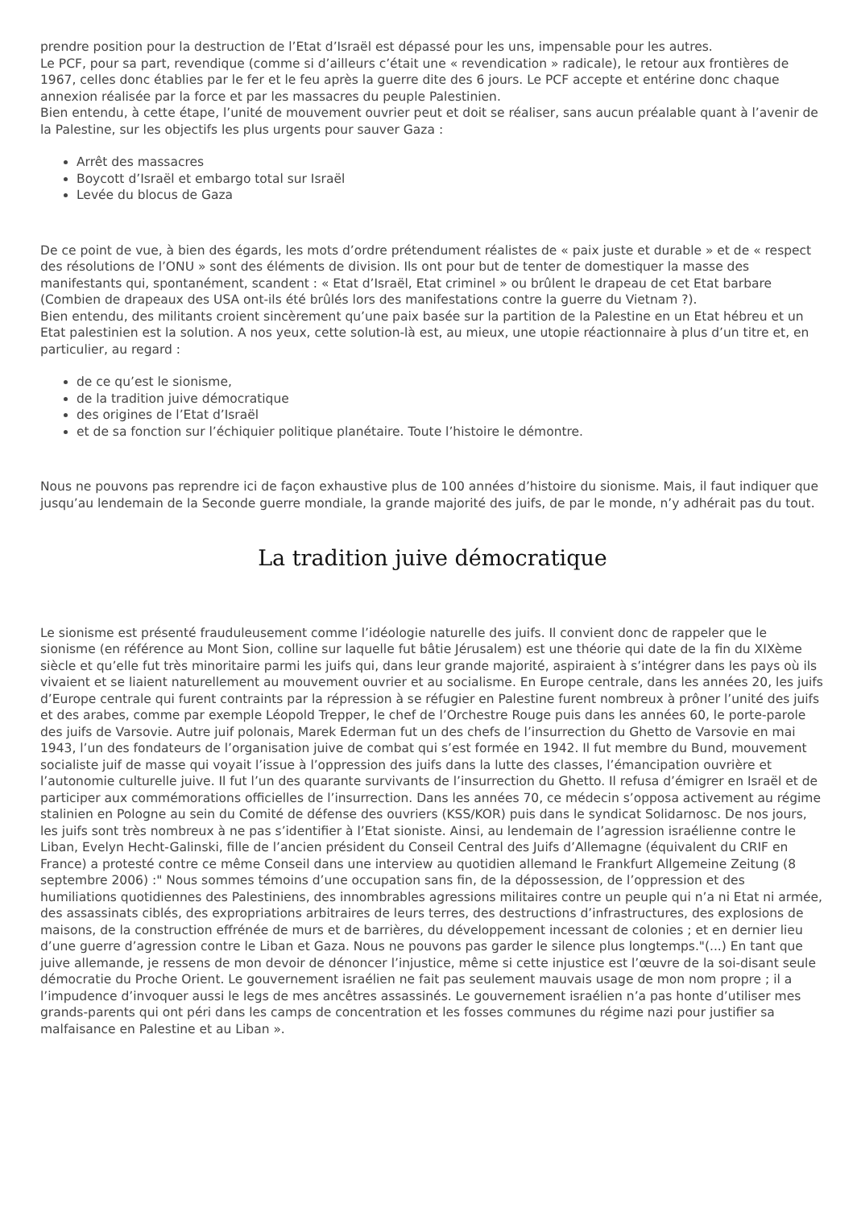prendre position pour la destruction de l’Etat d’Israël est dépassé pour les uns, impensable pour les autres.
Le PCF, pour sa part, revendique (comme si d’ailleurs c’était une « revendication » radicale), le retour aux frontières de 1967, celles donc établies par le fer et le feu après la guerre dite des 6 jours. Le PCF accepte et entérine donc chaque annexion réalisée par la force et par les massacres du peuple Palestinien.
Bien entendu, à cette étape, l’unité de mouvement ouvrier peut et doit se réaliser, sans aucun préalable quant à l’avenir de la Palestine, sur les objectifs les plus urgents pour sauver Gaza :
Arrêt des massacres
Boycott d’Israël et embargo total sur Israël
Levée du blocus de Gaza
De ce point de vue, à bien des égards, les mots d’ordre prétendument réalistes de « paix juste et durable » et de « respect des résolutions de l’ONU » sont des éléments de division. Ils ont pour but de tenter de domestiquer la masse des manifestants qui, spontanément, scandent : « Etat d’Israël, Etat criminel » ou brûlent le drapeau de cet Etat barbare (Combien de drapeaux des USA ont-ils été brûlés lors des manifestations contre la guerre du Vietnam ?).
Bien entendu, des militants croient sincèrement qu’une paix basée sur la partition de la Palestine en un Etat hébreu et un Etat palestinien est la solution. A nos yeux, cette solution-là est, au mieux, une utopie réactionnaire à plus d’un titre et, en particulier, au regard :
de ce qu’est le sionisme,
de la tradition juive démocratique
des origines de l’Etat d’Israël
et de sa fonction sur l’échiquier politique planétaire. Toute l’histoire le démontre.
Nous ne pouvons pas reprendre ici de façon exhaustive plus de 100 années d’histoire du sionisme. Mais, il faut indiquer que jusqu’au lendemain de la Seconde guerre mondiale, la grande majorité des juifs, de par le monde, n’y adhérait pas du tout.
La tradition juive démocratique
Le sionisme est présenté frauduleusement comme l’idéologie naturelle des juifs. Il convient donc de rappeler que le sionisme (en référence au Mont Sion, colline sur laquelle fut bâtie Jérusalem) est une théorie qui date de la fin du XIXème siècle et qu’elle fut très minoritaire parmi les juifs qui, dans leur grande majorité, aspiraient à s’intégrer dans les pays où ils vivaient et se liaient naturellement au mouvement ouvrier et au socialisme. En Europe centrale, dans les années 20, les juifs d’Europe centrale qui furent contraints par la répression à se réfugier en Palestine furent nombreux à prôner l’unité des juifs et des arabes, comme par exemple Léopold Trepper, le chef de l’Orchestre Rouge puis dans les années 60, le porte-parole des juifs de Varsovie. Autre juif polonais, Marek Ederman fut un des chefs de l’insurrection du Ghetto de Varsovie en mai 1943, l’un des fondateurs de l’organisation juive de combat qui s’est formée en 1942. Il fut membre du Bund, mouvement socialiste juif de masse qui voyait l’issue à l’oppression des juifs dans la lutte des classes, l’émancipation ouvrière et l’autonomie culturelle juive. Il fut l’un des quarante survivants de l’insurrection du Ghetto. Il refusa d’émigrer en Israël et de participer aux commémorations officielles de l’insurrection. Dans les années 70, ce médecin s’opposa activement au régime stalinien en Pologne au sein du Comité de défense des ouvriers (KSS/KOR) puis dans le syndicat Solidarnosc. De nos jours, les juifs sont très nombreux à ne pas s’identifier à l’Etat sioniste. Ainsi, au lendemain de l’agression israélienne contre le Liban, Evelyn Hecht-Galinski, fille de l’ancien président du Conseil Central des Juifs d’Allemagne (équivalent du CRIF en France) a protesté contre ce même Conseil dans une interview au quotidien allemand le Frankfurt Allgemeine Zeitung (8 septembre 2006) :" Nous sommes témoins d’une occupation sans fin, de la dépossession, de l’oppression et des humiliations quotidiennes des Palestiniens, des innombrables agressions militaires contre un peuple qui n’a ni Etat ni armée, des assassinats ciblés, des expropriations arbitraires de leurs terres, des destructions d’infrastructures, des explosions de maisons, de la construction effrénée de murs et de barrières, du développement incessant de colonies ; et en dernier lieu d’une guerre d’agression contre le Liban et Gaza. Nous ne pouvons pas garder le silence plus longtemps."(...) En tant que juive allemande, je ressens de mon devoir de dénoncer l’injustice, même si cette injustice est l’œuvre de la soi-disant seule démocratie du Proche Orient. Le gouvernement israélien ne fait pas seulement mauvais usage de mon nom propre ; il a l’impudence d’invoquer aussi le legs de mes ancêtres assassinés. Le gouvernement israélien n’a pas honte d’utiliser mes grands-parents qui ont péri dans les camps de concentration et les fosses communes du régime nazi pour justifier sa malfaisance en Palestine et au Liban ».